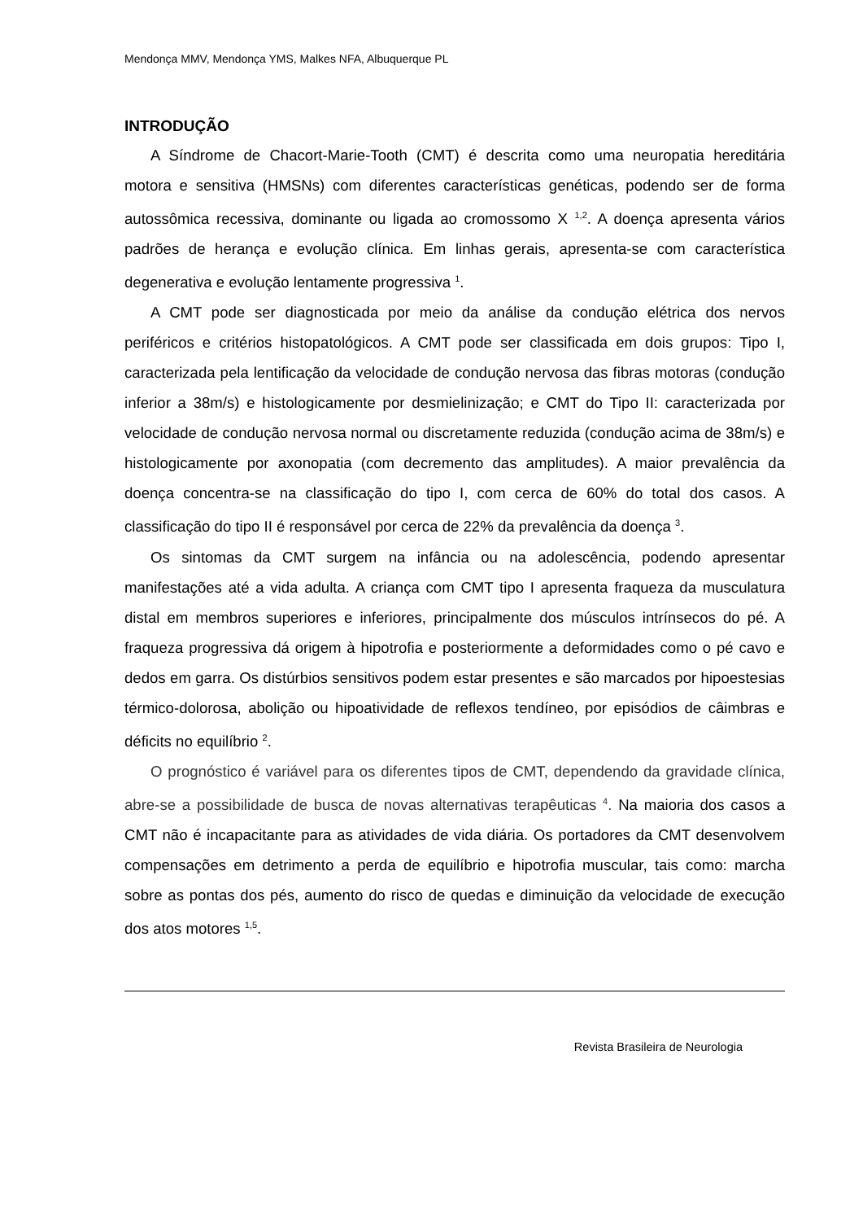Mendonça MMV, Mendonça YMS, Malkes NFA, Albuquerque PL
INTRODUÇÃO
A Síndrome de Chacort-Marie-Tooth (CMT) é descrita como uma neuropatia hereditária motora e sensitiva (HMSNs) com diferentes características genéticas, podendo ser de forma autossômica recessiva, dominante ou ligada ao cromossomo X <sup>1,2</sup>. A doença apresenta vários padrões de herança e evolução clínica. Em linhas gerais, apresenta-se com característica degenerativa e evolução lentamente progressiva <sup>1</sup>.
A CMT pode ser diagnosticada por meio da análise da condução elétrica dos nervos periféricos e critérios histopatológicos. A CMT pode ser classificada em dois grupos: Tipo I, caracterizada pela lentificação da velocidade de condução nervosa das fibras motoras (condução inferior a 38m/s) e histologicamente por desmielinização; e CMT do Tipo II: caracterizada por velocidade de condução nervosa normal ou discretamente reduzida (condução acima de 38m/s) e histologicamente por axonopatia (com decremento das amplitudes). A maior prevalência da doença concentra-se na classificação do tipo I, com cerca de 60% do total dos casos. A classificação do tipo II é responsável por cerca de 22% da prevalência da doença <sup>3</sup>.
Os sintomas da CMT surgem na infância ou na adolescência, podendo apresentar manifestações até a vida adulta. A criança com CMT tipo I apresenta fraqueza da musculatura distal em membros superiores e inferiores, principalmente dos músculos intrínsecos do pé. A fraqueza progressiva dá origem à hipotrofia e posteriormente a deformidades como o pé cavo e dedos em garra. Os distúrbios sensitivos podem estar presentes e são marcados por hipoestesias térmico-dolorosa, abolição ou hipoatividade de reflexos tendíneo, por episódios de câimbras e déficits no equilíbrio <sup>2</sup>.
O prognóstico é variável para os diferentes tipos de CMT, dependendo da gravidade clínica, abre-se a possibilidade de busca de novas alternativas terapêuticas <sup>4</sup>. Na maioria dos casos a CMT não é incapacitante para as atividades de vida diária. Os portadores da CMT desenvolvem compensações em detrimento a perda de equilíbrio e hipotrofia muscular, tais como: marcha sobre as pontas dos pés, aumento do risco de quedas e diminuição da velocidade de execução dos atos motores <sup>1,5</sup>.
Revista Brasileira de Neurologia